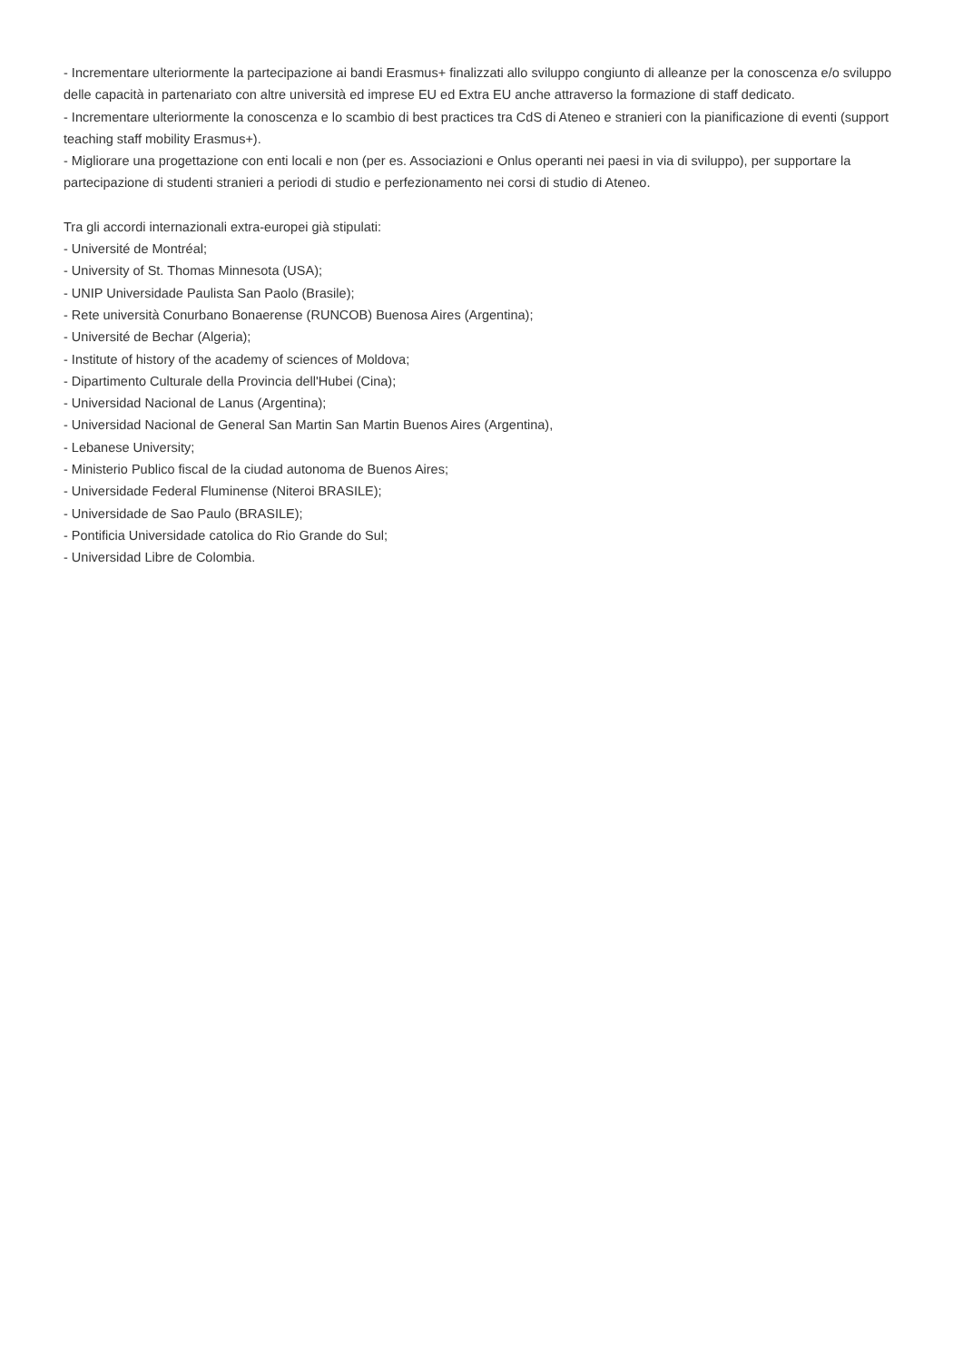- Incrementare ulteriormente la partecipazione ai bandi Erasmus+ finalizzati allo sviluppo congiunto di alleanze per la conoscenza e/o sviluppo delle capacità in partenariato con altre università ed imprese EU ed Extra EU anche attraverso la formazione di staff dedicato.
- Incrementare ulteriormente la conoscenza e lo scambio di best practices tra CdS di Ateneo e stranieri con la pianificazione di eventi (support teaching staff mobility Erasmus+).
- Migliorare una progettazione con enti locali e non (per es. Associazioni e Onlus operanti nei paesi in via di sviluppo), per supportare la partecipazione di studenti stranieri a periodi di studio e perfezionamento nei corsi di studio di Ateneo.
Tra gli accordi internazionali extra-europei già stipulati:
- Université de Montréal;
- University of St. Thomas Minnesota (USA);
- UNIP Universidade Paulista San Paolo (Brasile);
- Rete università Conurbano Bonaerense (RUNCOB) Buenosa Aires (Argentina);
- Université de Bechar (Algeria);
- Institute of history of the academy of sciences of Moldova;
- Dipartimento Culturale della Provincia dell'Hubei (Cina);
- Universidad Nacional de Lanus (Argentina);
- Universidad Nacional de General San Martin San Martin Buenos Aires (Argentina),
- Lebanese University;
- Ministerio Publico fiscal de la ciudad autonoma de Buenos Aires;
- Universidade Federal Fluminense (Niteroi BRASILE);
- Universidade de Sao Paulo (BRASILE);
- Pontificia Universidade catolica do Rio Grande do Sul;
- Universidad Libre de Colombia.